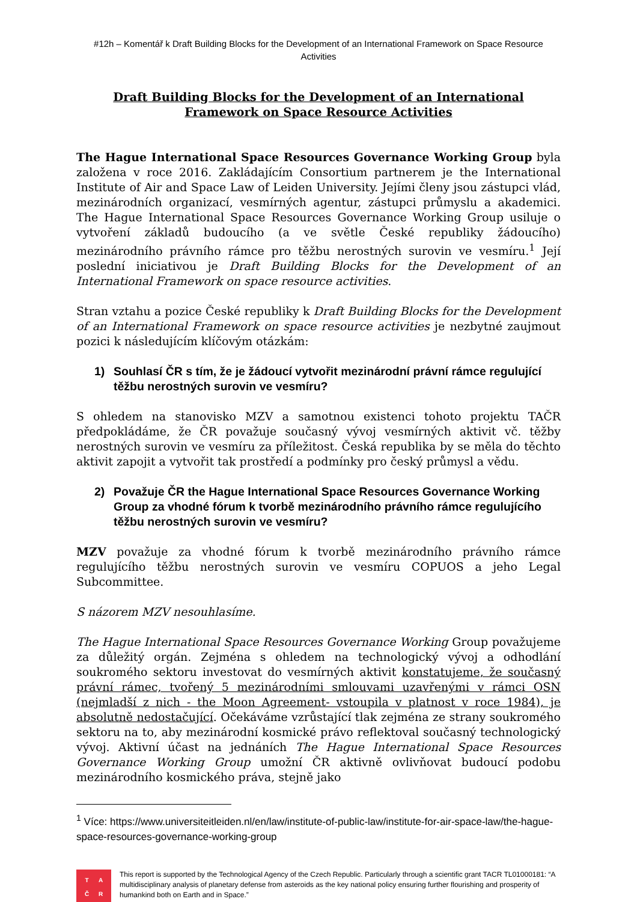#12h – Komentář k Draft Building Blocks for the Development of an International Framework on Space Resource Activities
Draft Building Blocks for the Development of an International Framework on Space Resource Activities
The Hague International Space Resources Governance Working Group byla založena v roce 2016. Zakládajícím Consortium partnerem je the International Institute of Air and Space Law of Leiden University. Jejími členy jsou zástupci vlád, mezinárodních organizací, vesmírných agentur, zástupci průmyslu a akademici. The Hague International Space Resources Governance Working Group usiluje o vytvoření základů budoucího (a ve světle České republiky žádoucího) mezinárodního právního rámce pro těžbu nerostných surovin ve vesmíru.<sup>1</sup> Její poslední iniciativou je Draft Building Blocks for the Development of an International Framework on space resource activities.
Stran vztahu a pozice České republiky k Draft Building Blocks for the Development of an International Framework on space resource activities je nezbytné zaujmout pozici k následujícím klíčovým otázkám:
1) Souhlasí ČR s tím, že je žádoucí vytvořit mezinárodní právní rámce regulující těžbu nerostných surovin ve vesmíru?
S ohledem na stanovisko MZV a samotnou existenci tohoto projektu TAČR předpokládáme, že ČR považuje současný vývoj vesmírných aktivit vč. těžby nerostných surovin ve vesmíru za příležitost. Česká republika by se měla do těchto aktivit zapojit a vytvořit tak prostředí a podmínky pro český průmysl a vědu.
2) Považuje ČR the Hague International Space Resources Governance Working Group za vhodné fórum k tvorbě mezinárodního právního rámce regulujícího těžbu nerostných surovin ve vesmíru?
MZV považuje za vhodné fórum k tvorbě mezinárodního právního rámce regulujícího těžbu nerostných surovin ve vesmíru COPUOS a jeho Legal Subcommittee.
S názorem MZV nesouhlasíme.
The Hague International Space Resources Governance Working Group považujeme za důležitý orgán. Zejména s ohledem na technologický vývoj a odhodlání soukromého sektoru investovat do vesmírných aktivit konstatujeme, že současný právní rámec, tvořený 5 mezinárodními smlouvami uzavřenými v rámci OSN (nejmladší z nich - the Moon Agreement- vstoupila v platnost v roce 1984), je absolutně nedostačující. Očekáváme vzrůstající tlak zejména ze strany soukromého sektoru na to, aby mezinárodní kosmické právo reflektoval současný technologický vývoj. Aktivní účast na jednáních The Hague International Space Resources Governance Working Group umožní ČR aktivně ovlivňovat budoucí podobu mezinárodního kosmického práva, stejně jako
<sup>1</sup> Více: https://www.universiteitleiden.nl/en/law/institute-of-public-law/institute-for-air-space-law/the-hague-space-resources-governance-working-group
TAČR
This report is supported by the Technological Agency of the Czech Republic. Particularly through a scientific grant TACR TL01000181: “A multidisciplinary analysis of planetary defense from asteroids as the key national policy ensuring further flourishing and prosperity of humankind both on Earth and in Space.”